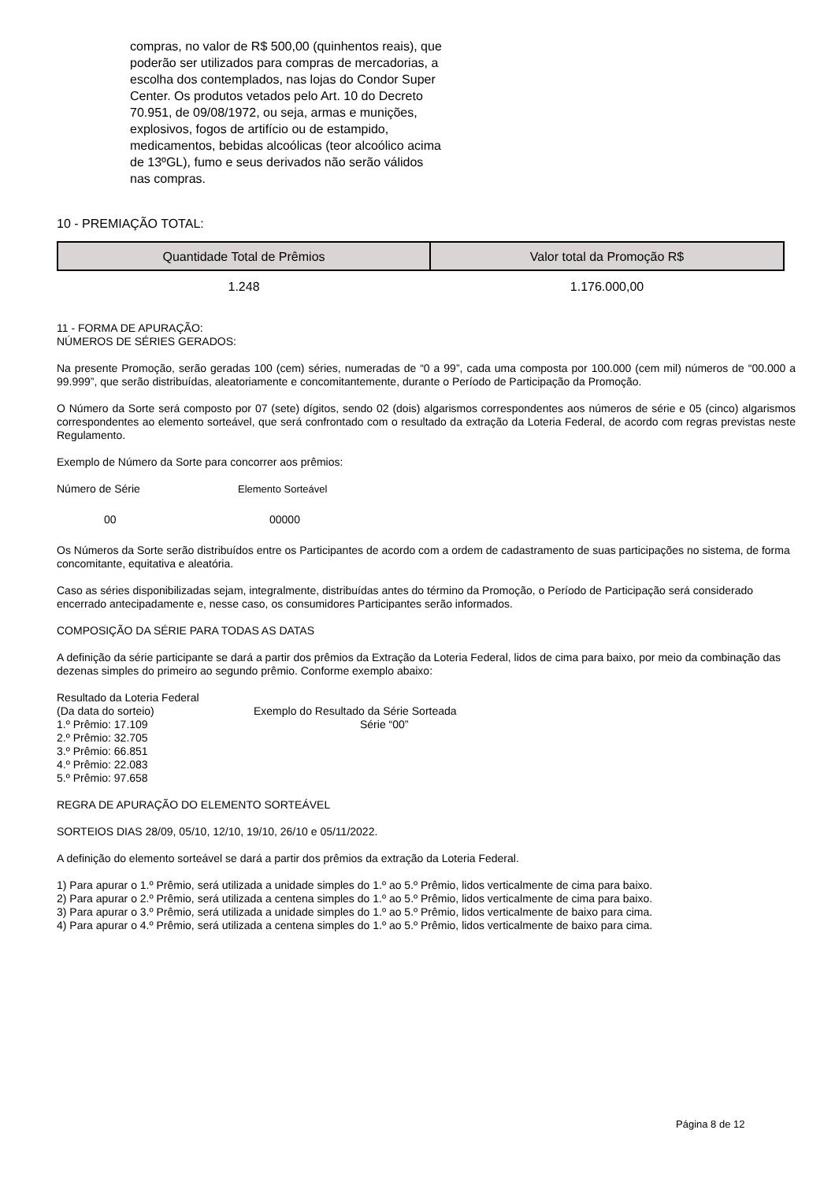compras, no valor de R$ 500,00 (quinhentos reais), que poderão ser utilizados para compras de mercadorias, a escolha dos contemplados, nas lojas do Condor Super Center. Os produtos vetados pelo Art. 10 do Decreto 70.951, de 09/08/1972, ou seja, armas e munições, explosivos, fogos de artifício ou de estampido, medicamentos, bebidas alcoólicas (teor alcoólico acima de 13ºGL), fumo e seus derivados não serão válidos nas compras.
10 - PREMIAÇÃO TOTAL:
| Quantidade Total de Prêmios | Valor total da Promoção R$ |
| --- | --- |
| 1.248 | 1.176.000,00 |
11 - FORMA DE APURAÇÃO:
NÚMEROS DE SÉRIES GERADOS:
Na presente Promoção, serão geradas 100 (cem) séries, numeradas de “0 a 99”, cada uma composta por 100.000 (cem mil) números de “00.000 a 99.999”, que serão distribuídas, aleatoriamente e concomitantemente, durante o Período de Participação da Promoção.
O Número da Sorte será composto por 07 (sete) dígitos, sendo 02 (dois) algarismos correspondentes aos números de série e 05 (cinco) algarismos correspondentes ao elemento sorteável, que será confrontado com o resultado da extração da Loteria Federal, de acordo com regras previstas neste Regulamento.
Exemplo de Número da Sorte para concorrer aos prêmios:
Número de Série Elemento Sorteável
00 00000
Os Números da Sorte serão distribuídos entre os Participantes de acordo com a ordem de cadastramento de suas participações no sistema, de forma concomitante, equitativa e aleatória.
Caso as séries disponibilizadas sejam, integralmente, distribuídas antes do término da Promoção, o Período de Participação será considerado encerrado antecipadamente e, nesse caso, os consumidores Participantes serão informados.
COMPOSIÇÃO DA SÉRIE PARA TODAS AS DATAS
A definição da série participante se dará a partir dos prêmios da Extração da Loteria Federal, lidos de cima para baixo, por meio da combinação das dezenas simples do primeiro ao segundo prêmio. Conforme exemplo abaixo:
Resultado da Loteria Federal
(Da data do sorteio)
1.º Prêmio: 17.109
2.º Prêmio: 32.705
3.º Prêmio: 66.851
4.º Prêmio: 22.083
5.º Prêmio: 97.658
Exemplo do Resultado da Série Sorteada
Série “00”
REGRA DE APURAÇÃO DO ELEMENTO SORTEÁVEL
SORTEIOS DIAS 28/09, 05/10, 12/10, 19/10, 26/10 e 05/11/2022.
A definição do elemento sorteável se dará a partir dos prêmios da extração da Loteria Federal.
1) Para apurar o 1.º Prêmio, será utilizada a unidade simples do 1.º ao 5.º Prêmio, lidos verticalmente de cima para baixo.
2) Para apurar o 2.º Prêmio, será utilizada a centena simples do 1.º ao 5.º Prêmio, lidos verticalmente de cima para baixo.
3) Para apurar o 3.º Prêmio, será utilizada a unidade simples do 1.º ao 5.º Prêmio, lidos verticalmente de baixo para cima.
4) Para apurar o 4.º Prêmio, será utilizada a centena simples do 1.º ao 5.º Prêmio, lidos verticalmente de baixo para cima.
Página 8 de 12